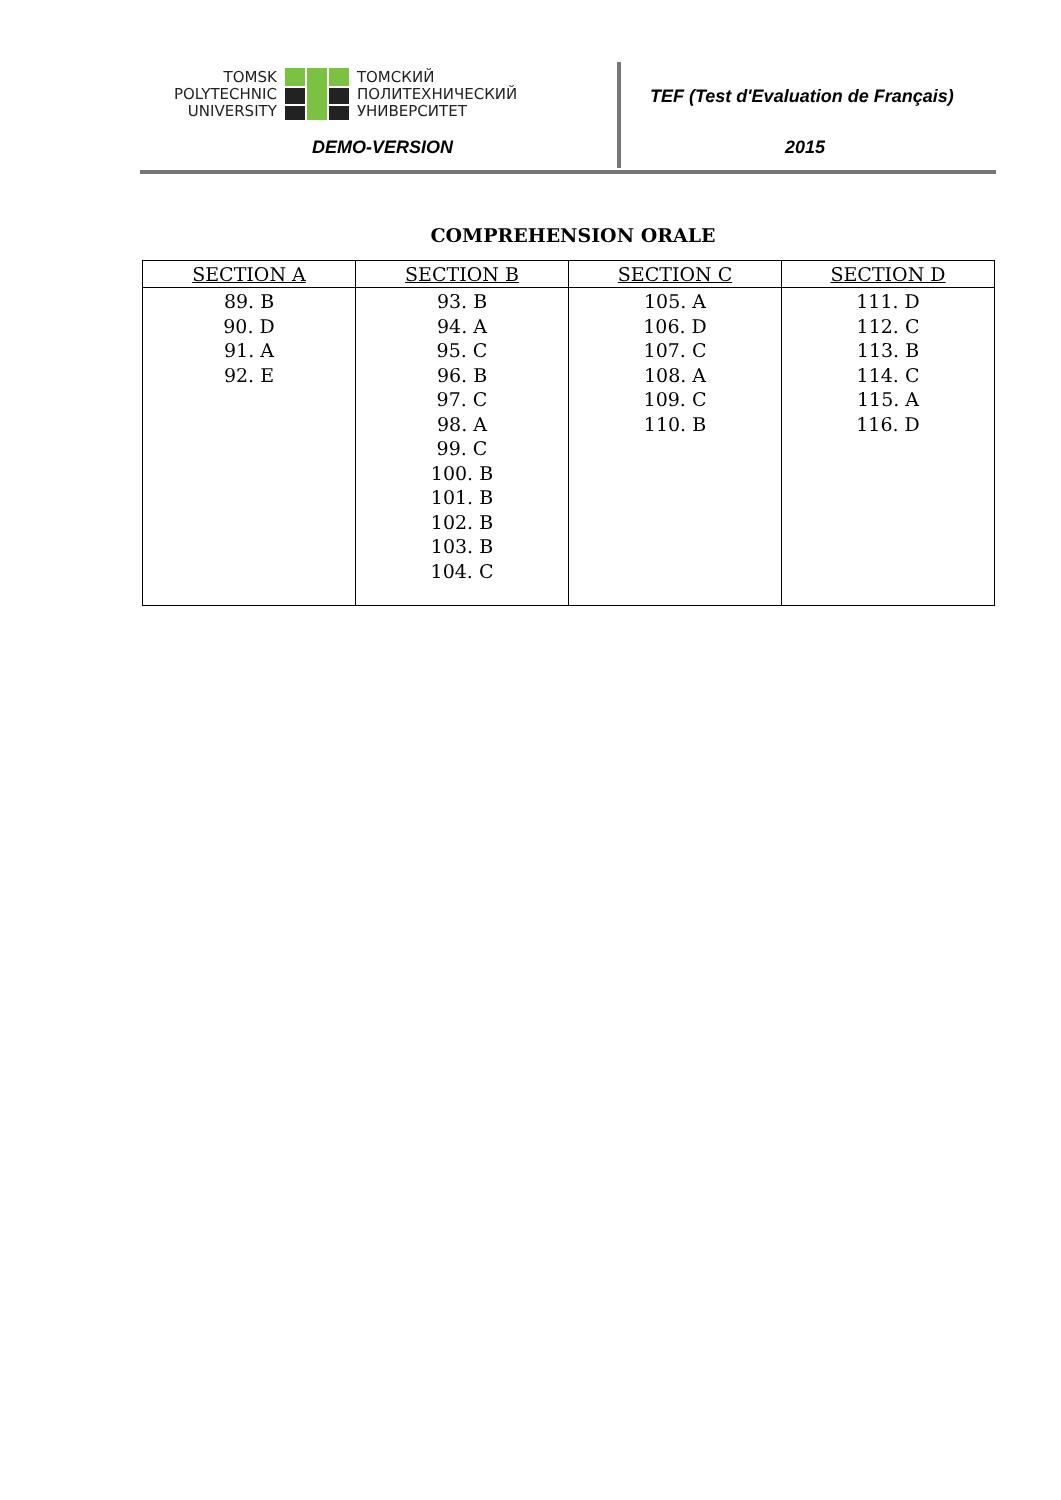TOMSK
POLYTECHNIC
UNIVERSITY
ТОМСКИЙ
ПОЛИТЕХНИЧЕСКИЙ
УНИВЕРСИТЕТ
DEMO-VERSION
TEF (Test d'Evaluation de Français)
2015
COMPREHENSION ORALE
| SECTION A | SECTION B | SECTION C | SECTION D |
| --- | --- | --- | --- |
| 89. B 90. D 91. A 92. E | 93. B 94. A 95. C 96. B 97. C 98. A 99. C 100. B 101. B 102. B 103. B 104. C | 105. A 106. D 107. C 108. A 109. C 110. B | 111. D 112. C 113. B 114. C 115. A 116. D |